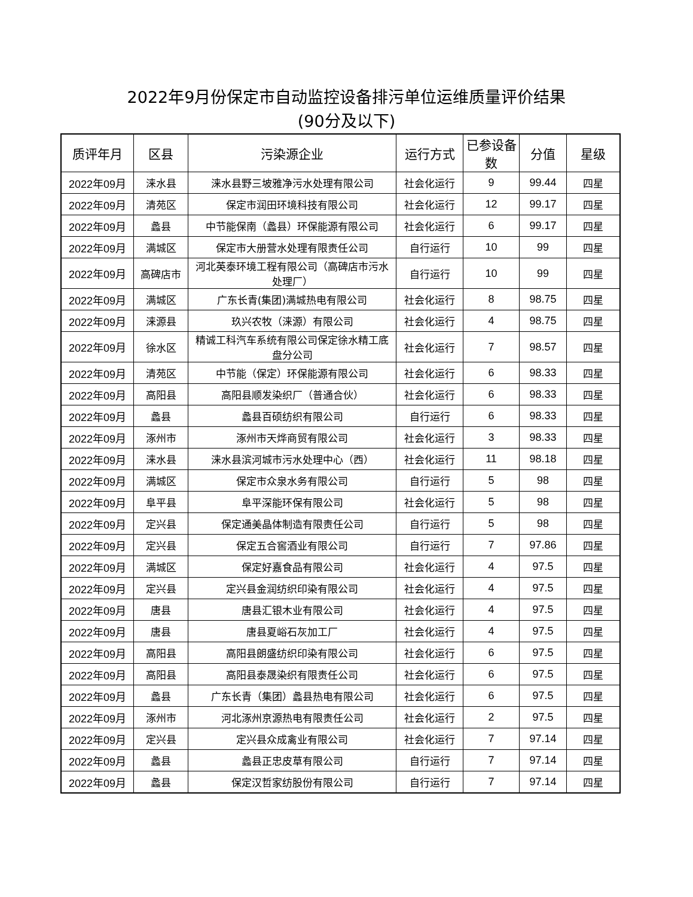2022年9月份保定市自动监控设备排污单位运维质量评价结果
(90分及以下)
| 质评年月 | 区县 | 污染源企业 | 运行方式 | 已参设备数 | 分值 | 星级 |
| --- | --- | --- | --- | --- | --- | --- |
| 2022年09月 | 涞水县 | 涞水县野三坡雅净污水处理有限公司 | 社会化运行 | 9 | 99.44 | 四星 |
| 2022年09月 | 清苑区 | 保定市润田环境科技有限公司 | 社会化运行 | 12 | 99.17 | 四星 |
| 2022年09月 | 蠡县 | 中节能保南（蠡县）环保能源有限公司 | 社会化运行 | 6 | 99.17 | 四星 |
| 2022年09月 | 满城区 | 保定市大册营水处理有限责任公司 | 自行运行 | 10 | 99 | 四星 |
| 2022年09月 | 高碑店市 | 河北英泰环境工程有限公司（高碑店市污水处理厂） | 自行运行 | 10 | 99 | 四星 |
| 2022年09月 | 满城区 | 广东长青(集团)满城热电有限公司 | 社会化运行 | 8 | 98.75 | 四星 |
| 2022年09月 | 涞源县 | 玖兴农牧（涞源）有限公司 | 社会化运行 | 4 | 98.75 | 四星 |
| 2022年09月 | 徐水区 | 精诚工科汽车系统有限公司保定徐水精工底盘分公司 | 社会化运行 | 7 | 98.57 | 四星 |
| 2022年09月 | 清苑区 | 中节能（保定）环保能源有限公司 | 社会化运行 | 6 | 98.33 | 四星 |
| 2022年09月 | 高阳县 | 高阳县顺发染织厂（普通合伙） | 社会化运行 | 6 | 98.33 | 四星 |
| 2022年09月 | 蠡县 | 蠡县百硕纺织有限公司 | 自行运行 | 6 | 98.33 | 四星 |
| 2022年09月 | 涿州市 | 涿州市天烨商贸有限公司 | 社会化运行 | 3 | 98.33 | 四星 |
| 2022年09月 | 涞水县 | 涞水县滨河城市污水处理中心（西） | 社会化运行 | 11 | 98.18 | 四星 |
| 2022年09月 | 满城区 | 保定市众泉水务有限公司 | 自行运行 | 5 | 98 | 四星 |
| 2022年09月 | 阜平县 | 阜平深能环保有限公司 | 社会化运行 | 5 | 98 | 四星 |
| 2022年09月 | 定兴县 | 保定通美晶体制造有限责任公司 | 自行运行 | 5 | 98 | 四星 |
| 2022年09月 | 定兴县 | 保定五合窖酒业有限公司 | 自行运行 | 7 | 97.86 | 四星 |
| 2022年09月 | 满城区 | 保定好嘉食品有限公司 | 社会化运行 | 4 | 97.5 | 四星 |
| 2022年09月 | 定兴县 | 定兴县金润纺织印染有限公司 | 社会化运行 | 4 | 97.5 | 四星 |
| 2022年09月 | 唐县 | 唐县汇银木业有限公司 | 社会化运行 | 4 | 97.5 | 四星 |
| 2022年09月 | 唐县 | 唐县夏峪石灰加工厂 | 社会化运行 | 4 | 97.5 | 四星 |
| 2022年09月 | 高阳县 | 高阳县朗盛纺织印染有限公司 | 社会化运行 | 6 | 97.5 | 四星 |
| 2022年09月 | 高阳县 | 高阳县泰晟染织有限责任公司 | 社会化运行 | 6 | 97.5 | 四星 |
| 2022年09月 | 蠡县 | 广东长青（集团）蠡县热电有限公司 | 社会化运行 | 6 | 97.5 | 四星 |
| 2022年09月 | 涿州市 | 河北涿州京源热电有限责任公司 | 社会化运行 | 2 | 97.5 | 四星 |
| 2022年09月 | 定兴县 | 定兴县众成禽业有限公司 | 社会化运行 | 7 | 97.14 | 四星 |
| 2022年09月 | 蠡县 | 蠡县正忠皮草有限公司 | 自行运行 | 7 | 97.14 | 四星 |
| 2022年09月 | 蠡县 | 保定汉哲家纺股份有限公司 | 自行运行 | 7 | 97.14 | 四星 |